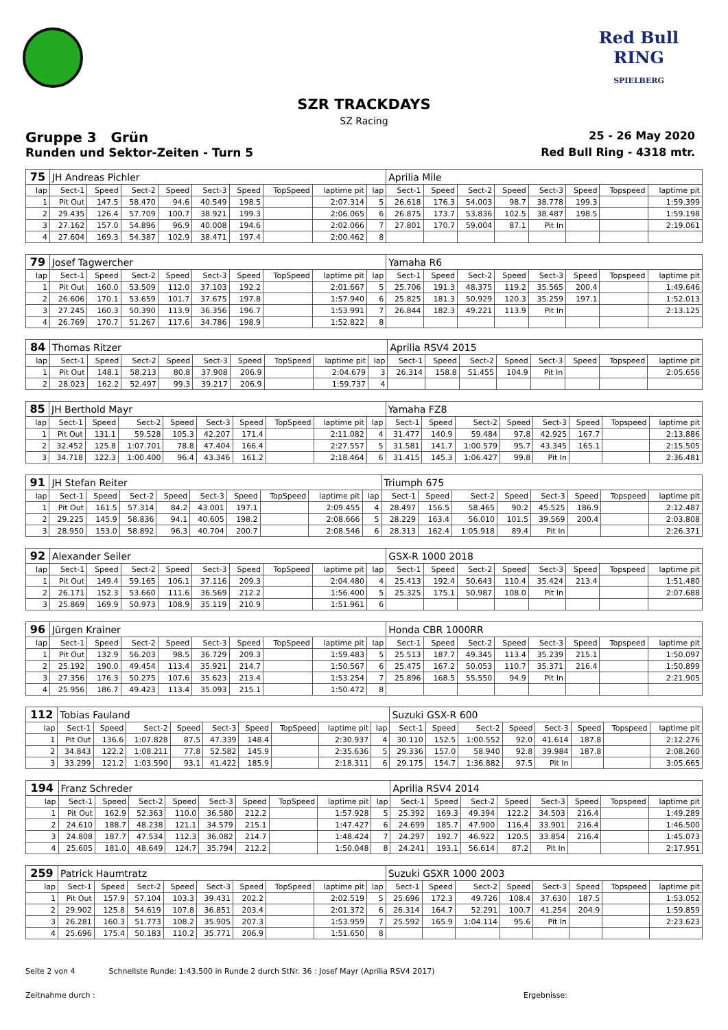Red Bull RING
SPIELBERG
SZR TRACKDAYS
SZ Racing
Gruppe 3 Grün 25 - 26 May 2020
Runden und Sektor-Zeiten - Turn 5 Red Bull Ring - 4318 mtr.
| 75 | JH Andreas Pichler | | | | | | | | | Aprilia Mile | | | | | | | |
| lap | Sect-1 | Speed | Sect-2 | Speed | Sect-3 | Speed | TopSpeed | laptime pit | lap | Sect-1 | Speed | Sect-2 | Speed | Sect-3 | Speed | Topspeed | laptime pit |
| 1 | Pit Out | 147.5 | 58.470 | 94.6 | 40.549 | 198.5 | | 2:07.314 | 5 | 26.618 | 176.3 | 54.003 | 98.7 | 38.778 | 199.3 | | 1:59.399 |
| 2 | 29.435 | 126.4 | 57.709 | 100.7 | 38.921 | 199.3 | | 2:06.065 | 6 | 26.875 | 173.7 | 53.836 | 102.5 | 38.487 | 198.5 | | 1:59.198 |
| 3 | 27.162 | 157.0 | 54.896 | 96.9 | 40.008 | 194.6 | | 2:02.066 | 7 | 27.801 | 170.7 | 59.004 | 87.1 | Pit In | | | 2:19.061 |
| 4 | 27.604 | 169.3 | 54.387 | 102.9 | 38.471 | 197.4 | | 2:00.462 | 8 | | | | | | | | |
| 79 | Josef Tagwercher | | | | | | | | | Yamaha R6 | | | | | | | |
| lap | Sect-1 | Speed | Sect-2 | Speed | Sect-3 | Speed | TopSpeed | laptime pit | lap | Sect-1 | Speed | Sect-2 | Speed | Sect-3 | Speed | Topspeed | laptime pit |
| 1 | Pit Out | 160.0 | 53.509 | 112.0 | 37.103 | 192.2 | | 2:01.667 | 5 | 25.706 | 191.3 | 48.375 | 119.2 | 35.565 | 200.4 | | 1:49.646 |
| 2 | 26.606 | 170.1 | 53.659 | 101.7 | 37.675 | 197.8 | | 1:57.940 | 6 | 25.825 | 181.3 | 50.929 | 120.3 | 35.259 | 197.1 | | 1:52.013 |
| 3 | 27.245 | 160.3 | 50.390 | 113.9 | 36.356 | 196.7 | | 1:53.991 | 7 | 26.844 | 182.3 | 49.221 | 113.9 | Pit In | | | 2:13.125 |
| 4 | 26.769 | 170.7 | 51.267 | 117.6 | 34.786 | 198.9 | | 1:52.822 | 8 | | | | | | | | |
| 84 | Thomas Ritzer | | | | | | | | | Aprilia RSV4 2015 | | | | | | | |
| lap | Sect-1 | Speed | Sect-2 | Speed | Sect-3 | Speed | TopSpeed | laptime pit | lap | Sect-1 | Speed | Sect-2 | Speed | Sect-3 | Speed | Topspeed | laptime pit |
| 1 | Pit Out | 148.1 | 58.213 | 80.8 | 37.908 | 206.9 | | 2:04.679 | 3 | 26.314 | 158.8 | 51.455 | 104.9 | Pit In | | | 2:05.656 |
| 2 | 28.023 | 162.2 | 52.497 | 99.3 | 39.217 | 206.9 | | 1:59.737 | 4 | | | | | | | | |
| 85 | JH Berthold Mayr | | | | | | | | | Yamaha FZ8 | | | | | | | |
| lap | Sect-1 | Speed | Sect-2 | Speed | Sect-3 | Speed | TopSpeed | laptime pit | lap | Sect-1 | Speed | Sect-2 | Speed | Sect-3 | Speed | Topspeed | laptime pit |
| 1 | Pit Out | 131.1 | 59.528 | 105.3 | 42.207 | 171.4 | | 2:11.082 | 4 | 31.477 | 140.9 | 59.484 | 97.8 | 42.925 | 167.7 | | 2:13.886 |
| 2 | 32.452 | 125.8 | 1:07.701 | 78.8 | 47.404 | 166.4 | | 2:27.557 | 5 | 31.581 | 141.7 | 1:00.579 | 95.7 | 43.345 | 165.1 | | 2:15.505 |
| 3 | 34.718 | 122.3 | 1:00.400 | 96.4 | 43.346 | 161.2 | | 2:18.464 | 6 | 31.415 | 145.3 | 1:06.427 | 99.8 | Pit In | | | 2:36.481 |
| 91 | JH Stefan Reiter | | | | | | | | | Triumph 675 | | | | | | | |
| lap | Sect-1 | Speed | Sect-2 | Speed | Sect-3 | Speed | TopSpeed | laptime pit | lap | Sect-1 | Speed | Sect-2 | Speed | Sect-3 | Speed | Topspeed | laptime pit |
| 1 | Pit Out | 161.5 | 57.314 | 84.2 | 43.001 | 197.1 | | 2:09.455 | 4 | 28.497 | 156.5 | 58.465 | 90.2 | 45.525 | 186.9 | | 2:12.487 |
| 2 | 29.225 | 145.9 | 58.836 | 94.1 | 40.605 | 198.2 | | 2:08.666 | 5 | 28.229 | 163.4 | 56.010 | 101.5 | 39.569 | 200.4 | | 2:03.808 |
| 3 | 28.950 | 153.0 | 58.892 | 96.3 | 40.704 | 200.7 | | 2:08.546 | 6 | 28.313 | 162.4 | 1:05.918 | 89.4 | Pit In | | | 2:26.371 |
| 92 | Alexander Seiler | | | | | | | | | GSX-R 1000 2018 | | | | | | | |
| lap | Sect-1 | Speed | Sect-2 | Speed | Sect-3 | Speed | TopSpeed | laptime pit | lap | Sect-1 | Speed | Sect-2 | Speed | Sect-3 | Speed | Topspeed | laptime pit |
| 1 | Pit Out | 149.4 | 59.165 | 106.1 | 37.116 | 209.3 | | 2:04.480 | 4 | 25.413 | 192.4 | 50.643 | 110.4 | 35.424 | 213.4 | | 1:51.480 |
| 2 | 26.171 | 152.3 | 53.660 | 111.6 | 36.569 | 212.2 | | 1:56.400 | 5 | 25.325 | 175.1 | 50.987 | 108.0 | Pit In | | | 2:07.688 |
| 3 | 25.869 | 169.9 | 50.973 | 108.9 | 35.119 | 210.9 | | 1:51.961 | 6 | | | | | | | | |
| 96 | Jürgen Krainer | | | | | | | | | Honda CBR 1000RR | | | | | | | |
| lap | Sect-1 | Speed | Sect-2 | Speed | Sect-3 | Speed | TopSpeed | laptime pit | lap | Sect-1 | Speed | Sect-2 | Speed | Sect-3 | Speed | Topspeed | laptime pit |
| 1 | Pit Out | 132.9 | 56.203 | 98.5 | 36.729 | 209.3 | | 1:59.483 | 5 | 25.513 | 187.7 | 49.345 | 113.4 | 35.239 | 215.1 | | 1:50.097 |
| 2 | 25.192 | 190.0 | 49.454 | 113.4 | 35.921 | 214.7 | | 1:50.567 | 6 | 25.475 | 167.2 | 50.053 | 110.7 | 35.371 | 216.4 | | 1:50.899 |
| 3 | 27.356 | 176.3 | 50.275 | 107.6 | 35.623 | 213.4 | | 1:53.254 | 7 | 25.896 | 168.5 | 55.550 | 94.9 | Pit In | | | 2:21.905 |
| 4 | 25.956 | 186.7 | 49.423 | 113.4 | 35.093 | 215.1 | | 1:50.472 | 8 | | | | | | | | |
| 112 | Tobias Fauland | | | | | | | | | Suzuki GSX-R 600 | | | | | | | |
| lap | Sect-1 | Speed | Sect-2 | Speed | Sect-3 | Speed | TopSpeed | laptime pit | lap | Sect-1 | Speed | Sect-2 | Speed | Sect-3 | Speed | Topspeed | laptime pit |
| 1 | Pit Out | 136.6 | 1:07.828 | 87.5 | 47.339 | 148.4 | | 2:30.937 | 4 | 30.110 | 152.5 | 1:00.552 | 92.0 | 41.614 | 187.8 | | 2:12.276 |
| 2 | 34.843 | 122.2 | 1:08.211 | 77.8 | 52.582 | 145.9 | | 2:35.636 | 5 | 29.336 | 157.0 | 58.940 | 92.8 | 39.984 | 187.8 | | 2:08.260 |
| 3 | 33.299 | 121.2 | 1:03.590 | 93.1 | 41.422 | 185.9 | | 2:18.311 | 6 | 29.175 | 154.7 | 1:36.882 | 97.5 | Pit In | | | 3:05.665 |
| 194 | Franz Schreder | | | | | | | | | Aprilia RSV4 2014 | | | | | | | |
| lap | Sect-1 | Speed | Sect-2 | Speed | Sect-3 | Speed | TopSpeed | laptime pit | lap | Sect-1 | Speed | Sect-2 | Speed | Sect-3 | Speed | Topspeed | laptime pit |
| 1 | Pit Out | 162.9 | 52.363 | 110.0 | 36.580 | 212.2 | | 1:57.928 | 5 | 25.392 | 169.3 | 49.394 | 122.2 | 34.503 | 216.4 | | 1:49.289 |
| 2 | 24.610 | 188.7 | 48.238 | 121.1 | 34.579 | 215.1 | | 1:47.427 | 6 | 24.699 | 185.7 | 47.900 | 116.4 | 33.901 | 216.4 | | 1:46.500 |
| 3 | 24.808 | 187.7 | 47.534 | 112.3 | 36.082 | 214.7 | | 1:48.424 | 7 | 24.297 | 192.7 | 46.922 | 120.5 | 33.854 | 216.4 | | 1:45.073 |
| 4 | 25.605 | 181.0 | 48.649 | 124.7 | 35.794 | 212.2 | | 1:50.048 | 8 | 24.241 | 193.1 | 56.614 | 87.2 | Pit In | | | 2:17.951 |
| 259 | Patrick Haumtratz | | | | | | | | | Suzuki GSXR 1000 2003 | | | | | | | |
| lap | Sect-1 | Speed | Sect-2 | Speed | Sect-3 | Speed | TopSpeed | laptime pit | lap | Sect-1 | Speed | Sect-2 | Speed | Sect-3 | Speed | Topspeed | laptime pit |
| 1 | Pit Out | 157.9 | 57.104 | 103.3 | 39.431 | 202.2 | | 2:02.519 | 5 | 25.696 | 172.3 | 49.726 | 108.4 | 37.630 | 187.5 | | 1:53.052 |
| 2 | 29.902 | 125.8 | 54.619 | 107.8 | 36.851 | 203.4 | | 2:01.372 | 6 | 26.314 | 164.7 | 52.291 | 100.7 | 41.254 | 204.9 | | 1:59.859 |
| 3 | 26.281 | 160.3 | 51.773 | 108.2 | 35.905 | 207.3 | | 1:53.959 | 7 | 25.592 | 165.9 | 1:04.114 | 95.6 | Pit In | | | 2:23.623 |
| 4 | 25.696 | 175.4 | 50.183 | 110.2 | 35.771 | 206.9 | | 1:51.650 | 8 | | | | | | | | |
Seite 2 von 4 Schnellste Runde: 1:43.500 in Runde 2 durch StNr. 36 : Josef Mayr (Aprilia RSV4 2017)
Zeitnahme durch : Ergebnisse: